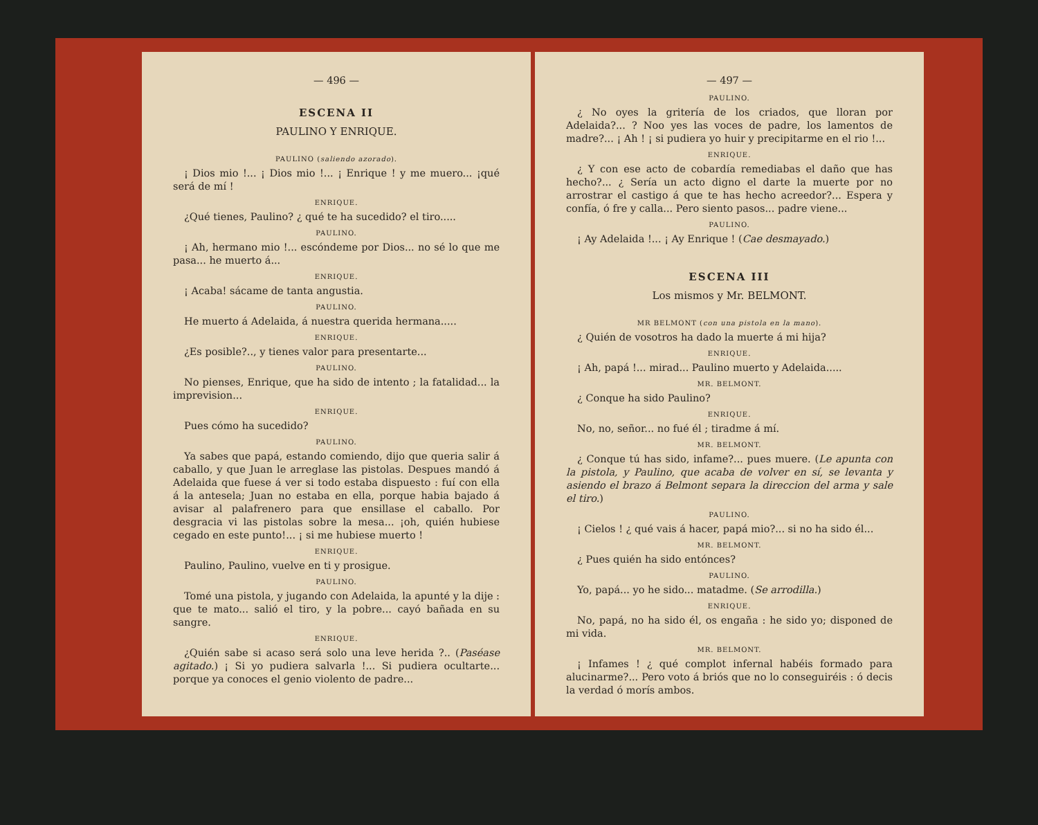— 496 —
ESCENA II
PAULINO Y ENRIQUE.
PAULINO (saliendo azorado).
¡ Dios mio !... ¡ Dios mio !... ¡ Enrique ! y me muero... ¡qué será de mí !
ENRIQUE.
¿Qué tienes, Paulino? ¿ qué te ha sucedido? el tiro.....
PAULINO.
¡ Ah, hermano mio !... escóndeme por Dios... no sé lo que me pasa... he muerto á...
ENRIQUE.
¡ Acaba! sácame de tanta angustia.
PAULINO.
He muerto á Adelaida, á nuestra querida hermana.....
ENRIQUE.
¿Es posible?.., y tienes valor para presentarte...
PAULINO.
No pienses, Enrique, que ha sido de intento ; la fatalidad... la imprevision...
ENRIQUE.
Pues cómo ha sucedido?
PAULINO.
Ya sabes que papá, estando comiendo, dijo que queria salir á caballo, y que Juan le arreglase las pistolas. Despues mandó á Adelaida que fuese á ver si todo estaba dispuesto : fuí con ella á la antesela; Juan no estaba en ella, porque habia bajado á avisar al palafrenero para que ensillase el caballo. Por desgracia vi las pistolas sobre la mesa... ¡oh, quién hubiese cegado en este punto!... ¡ si me hubiese muerto !
ENRIQUE.
Paulino, Paulino, vuelve en ti y prosigue.
PAULINO.
Tomé una pistola, y jugando con Adelaida, la apunté y la dije : que te mato... salió el tiro, y la pobre... cayó bañada en su sangre.
ENRIQUE.
¿Quién sabe si acaso será solo una leve herida ?.. (Paséase agitado.) ¡ Si yo pudiera salvarla !... Si pudiera ocultarte... porque ya conoces el genio violento de padre...
— 497 —
PAULINO.
¿ No oyes la gritería de los criados, que lloran por Adelaida?... ? Noo yes las voces de padre, los lamentos de madre?... ¡ Ah ! ¡ si pudiera yo huir y precipitarme en el rio !...
ENRIQUE.
¿ Y con ese acto de cobardía remediabas el daño que has hecho?... ¿ Sería un acto digno el darte la muerte por no arrostrar el castigo á que te has hecho acreedor?... Espera y confía, ó fre y calla... Pero siento pasos... padre viene...
PAULINO.
¡ Ay Adelaida !... ¡ Ay Enrique ! (Cae desmayado.)
ESCENA III
Los mismos y Mr. BELMONT.
MR BELMONT (con una pistola en la mano).
¿ Quién de vosotros ha dado la muerte á mi hija?
ENRIQUE.
¡ Ah, papá !... mirad... Paulino muerto y Adelaida.....
MR. BELMONT.
¿ Conque ha sido Paulino?
ENRIQUE.
No, no, señor... no fué él ; tiradme á mí.
MR. BELMONT.
¿ Conque tú has sido, infame?... pues muere. (Le apunta con la pistola, y Paulino, que acaba de volver en sí, se levanta y asiendo el brazo á Belmont separa la direccion del arma y sale el tiro.)
PAULINO.
¡ Cielos ! ¿ qué vais á hacer, papá mio?... si no ha sido él...
MR. BELMONT.
¿ Pues quién ha sido entónces?
PAULINO.
Yo, papá... yo he sido... matadme. (Se arrodilla.)
ENRIQUE.
No, papá, no ha sido él, os engaña : he sido yo; disponed de mi vida.
MR. BELMONT.
¡ Infames ! ¿ qué complot infernal habéis formado para alucinarme?... Pero voto á briós que no lo conseguiréis : ó decis la verdad ó morís ambos.